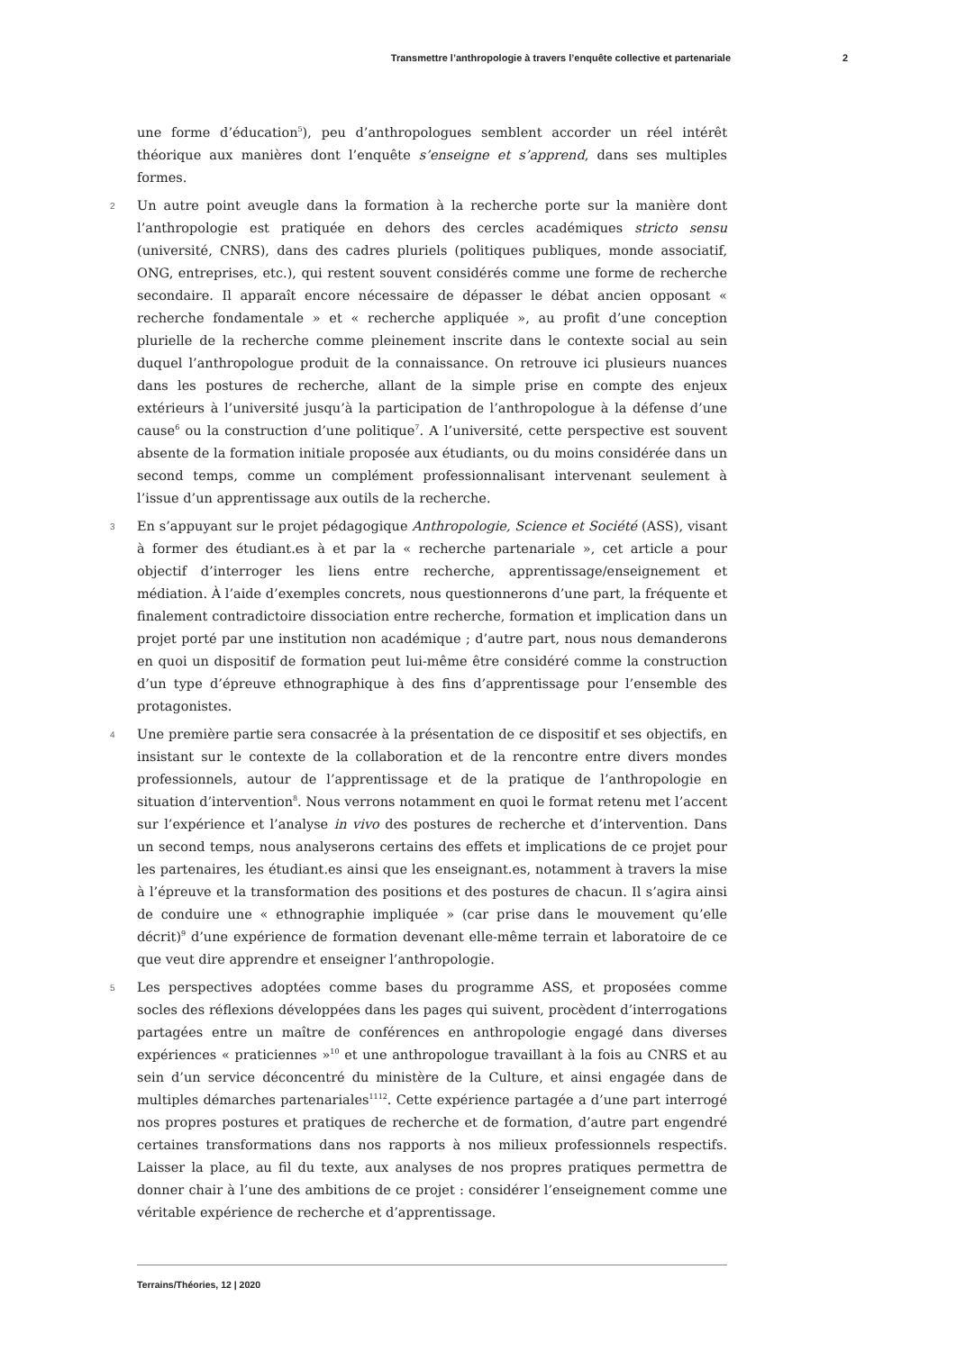Transmettre l’anthropologie à travers l’enquête collective et partenariale 2
une forme d’éducation<sup>5</sup>), peu d’anthropologues semblent accorder un réel intérêt théorique aux manières dont l’enquête s’enseigne et s’apprend, dans ses multiples formes.
2 Un autre point aveugle dans la formation à la recherche porte sur la manière dont l’anthropologie est pratiquée en dehors des cercles académiques stricto sensu (université, CNRS), dans des cadres pluriels (politiques publiques, monde associatif, ONG, entreprises, etc.), qui restent souvent considérés comme une forme de recherche secondaire. Il apparaît encore nécessaire de dépasser le débat ancien opposant « recherche fondamentale » et « recherche appliquée », au profit d’une conception plurielle de la recherche comme pleinement inscrite dans le contexte social au sein duquel l’anthropologue produit de la connaissance. On retrouve ici plusieurs nuances dans les postures de recherche, allant de la simple prise en compte des enjeux extérieurs à l’université jusqu’à la participation de l’anthropologue à la défense d’une cause<sup>6</sup> ou la construction d’une politique<sup>7</sup>. A l’université, cette perspective est souvent absente de la formation initiale proposée aux étudiants, ou du moins considérée dans un second temps, comme un complément professionnalisant intervenant seulement à l’issue d’un apprentissage aux outils de la recherche.
3 En s’appuyant sur le projet pédagogique Anthropologie, Science et Société (ASS), visant à former des étudiant.es à et par la « recherche partenariale », cet article a pour objectif d’interroger les liens entre recherche, apprentissage/enseignement et médiation. À l’aide d’exemples concrets, nous questionnerons d’une part, la fréquente et finalement contradictoire dissociation entre recherche, formation et implication dans un projet porté par une institution non académique ; d’autre part, nous nous demanderons en quoi un dispositif de formation peut lui-même être considéré comme la construction d’un type d’épreuve ethnographique à des fins d’apprentissage pour l’ensemble des protagonistes.
4 Une première partie sera consacrée à la présentation de ce dispositif et ses objectifs, en insistant sur le contexte de la collaboration et de la rencontre entre divers mondes professionnels, autour de l’apprentissage et de la pratique de l’anthropologie en situation d’intervention<sup>8</sup>. Nous verrons notamment en quoi le format retenu met l’accent sur l’expérience et l’analyse in vivo des postures de recherche et d’intervention. Dans un second temps, nous analyserons certains des effets et implications de ce projet pour les partenaires, les étudiant.es ainsi que les enseignant.es, notamment à travers la mise à l’épreuve et la transformation des positions et des postures de chacun. Il s’agira ainsi de conduire une « ethnographie impliquée » (car prise dans le mouvement qu’elle décrit)<sup>9</sup> d’une expérience de formation devenant elle-même terrain et laboratoire de ce que veut dire apprendre et enseigner l’anthropologie.
5 Les perspectives adoptées comme bases du programme ASS, et proposées comme socles des réflexions développées dans les pages qui suivent, procèdent d’interrogations partagées entre un maître de conférences en anthropologie engagé dans diverses expériences « praticiennes »<sup>10</sup> et une anthropologue travaillant à la fois au CNRS et au sein d’un service déconcentré du ministère de la Culture, et ainsi engagée dans de multiples démarches partenariales<sup>11</sup><sup>12</sup>. Cette expérience partagée a d’une part interrogé nos propres postures et pratiques de recherche et de formation, d’autre part engendré certaines transformations dans nos rapports à nos milieux professionnels respectifs. Laisser la place, au fil du texte, aux analyses de nos propres pratiques permettra de donner chair à l’une des ambitions de ce projet : considérer l’enseignement comme une véritable expérience de recherche et d’apprentissage.
Terrains/Théories, 12 | 2020